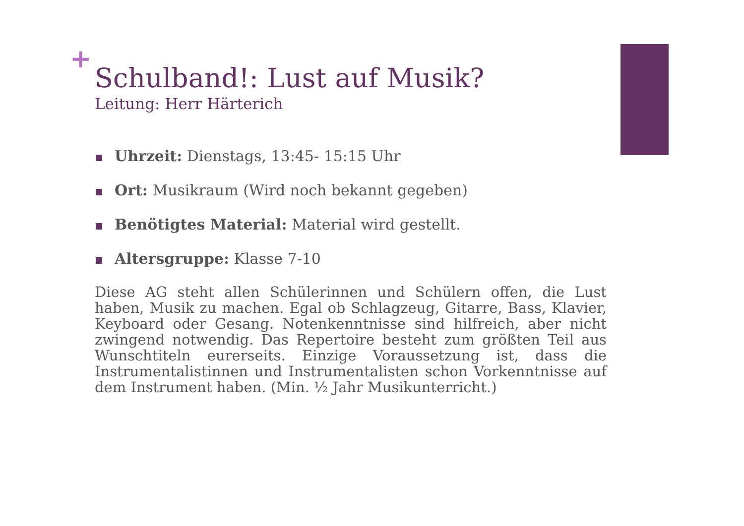+
Schulband!: Lust auf Musik?
Leitung: Herr Härterich
Uhrzeit: Dienstags, 13:45- 15:15 Uhr
Ort: Musikraum (Wird noch bekannt gegeben)
Benötigtes Material: Material wird gestellt.
Altersgruppe: Klasse 7-10
Diese AG steht allen Schülerinnen und Schülern offen, die Lust haben, Musik zu machen. Egal ob Schlagzeug, Gitarre, Bass, Klavier, Keyboard oder Gesang. Notenkenntnisse sind hilfreich, aber nicht zwingend notwendig. Das Repertoire besteht zum größten Teil aus Wunschtiteln eurerseits. Einzige Voraussetzung ist, dass die Instrumentalistinnen und Instrumentalisten schon Vorkenntnisse auf dem Instrument haben. (Min. ½ Jahr Musikunterricht.)